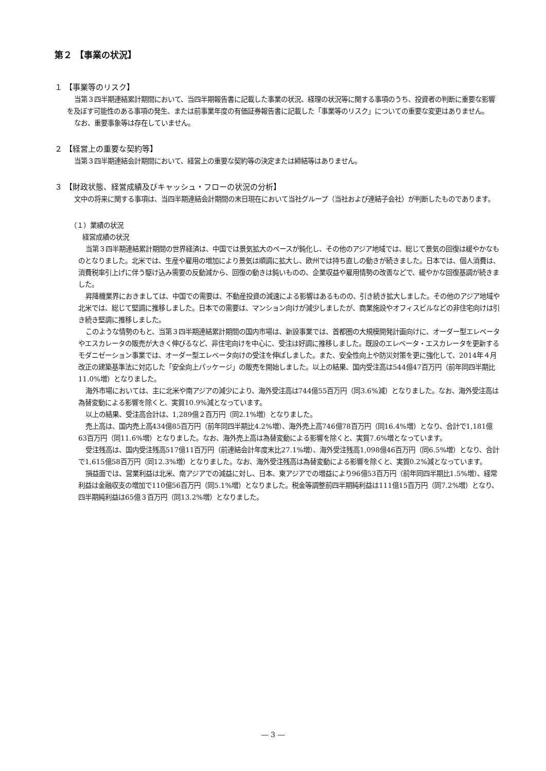第２ 【事業の状況】
１ 【事業等のリスク】
当第３四半期連結累計期間において、当四半期報告書に記載した事業の状況、経理の状況等に関する事項のうち、投資者の判断に重要な影響を及ぼす可能性のある事項の発生、または前事業年度の有価証券報告書に記載した「事業等のリスク」についての重要な変更はありません。
なお、重要事象等は存在していません。
２ 【経営上の重要な契約等】
当第３四半期連結会計期間において、経営上の重要な契約等の決定または締結等はありません。
３ 【財政状態、経営成績及びキャッシュ・フローの状況の分析】
文中の将来に関する事項は、当四半期連結会計期間の末日現在において当社グループ（当社および連結子会社）が判断したものであります。
（１）業績の状況
経営成績の状況
当第３四半期連結累計期間の世界経済は、中国では景気拡大のペースが鈍化し、その他のアジア地域では、総じて景気の回復は緩やかなものとなりました。北米では、生産や雇用の増加により景気は順調に拡大し、欧州では持ち直しの動きが続きました。日本では、個人消費は、消費税率引上げに伴う駆け込み需要の反動減から、回復の動きは鈍いものの、企業収益や雇用情勢の改善などで、緩やかな回復基調が続きました。
昇降機業界におきましては、中国での需要は、不動産投資の減速による影響はあるものの、引き続き拡大しました。その他のアジア地域や北米では、総じて堅調に推移しました。日本での需要は、マンション向けが減少しましたが、商業施設やオフィスビルなどの非住宅向けは引き続き堅調に推移しました。
このような情勢のもと、当第３四半期連結累計期間の国内市場は、新設事業では、首都圏の大規模開発計画向けに、オーダー型エレベータやエスカレータの販売が大きく伸びるなど、非住宅向けを中心に、受注は好調に推移しました。既設のエレベータ・エスカレータを更新するモダニゼーション事業では、オーダー型エレベータ向けの受注を伸ばしました。また、安全性向上や防災対策を更に強化して、2014年４月改正の建築基準法に対応した「安全向上パッケージ」の販売を開始しました。以上の結果、国内受注高は544億47百万円（前年同四半期比11.0%増）となりました。
海外市場においては、主に北米や南アジアの減少により、海外受注高は744億55百万円（同3.6%減）となりました。なお、海外受注高は為替変動による影響を除くと、実質10.9%減となっています。
以上の結果、受注高合計は、1,289億２百万円（同2.1%増）となりました。
売上高は、国内売上高434億85百万円（前年同四半期比4.2%増）、海外売上高746億78百万円（同16.4%増）となり、合計で1,181億63百万円（同11.6%増）となりました。なお、海外売上高は為替変動による影響を除くと、実質7.6%増となっています。
受注残高は、国内受注残高517億11百万円（前連結会計年度末比27.1%増）、海外受注残高1,098億46百万円（同6.5%増）となり、合計で1,615億58百万円（同12.3%増）となりました。なお、海外受注残高は為替変動による影響を除くと、実質0.2%減となっています。
損益面では、営業利益は北米、南アジアでの減益に対し、日本、東アジアでの増益により96億53百万円（前年同四半期比1.5%増）、経常利益は金融収支の増加で110億56百万円（同5.1%増）となりました。税金等調整前四半期純利益は111億15百万円（同7.2%増）となり、四半期純利益は65億３百万円（同13.2%増）となりました。
― 3 ―